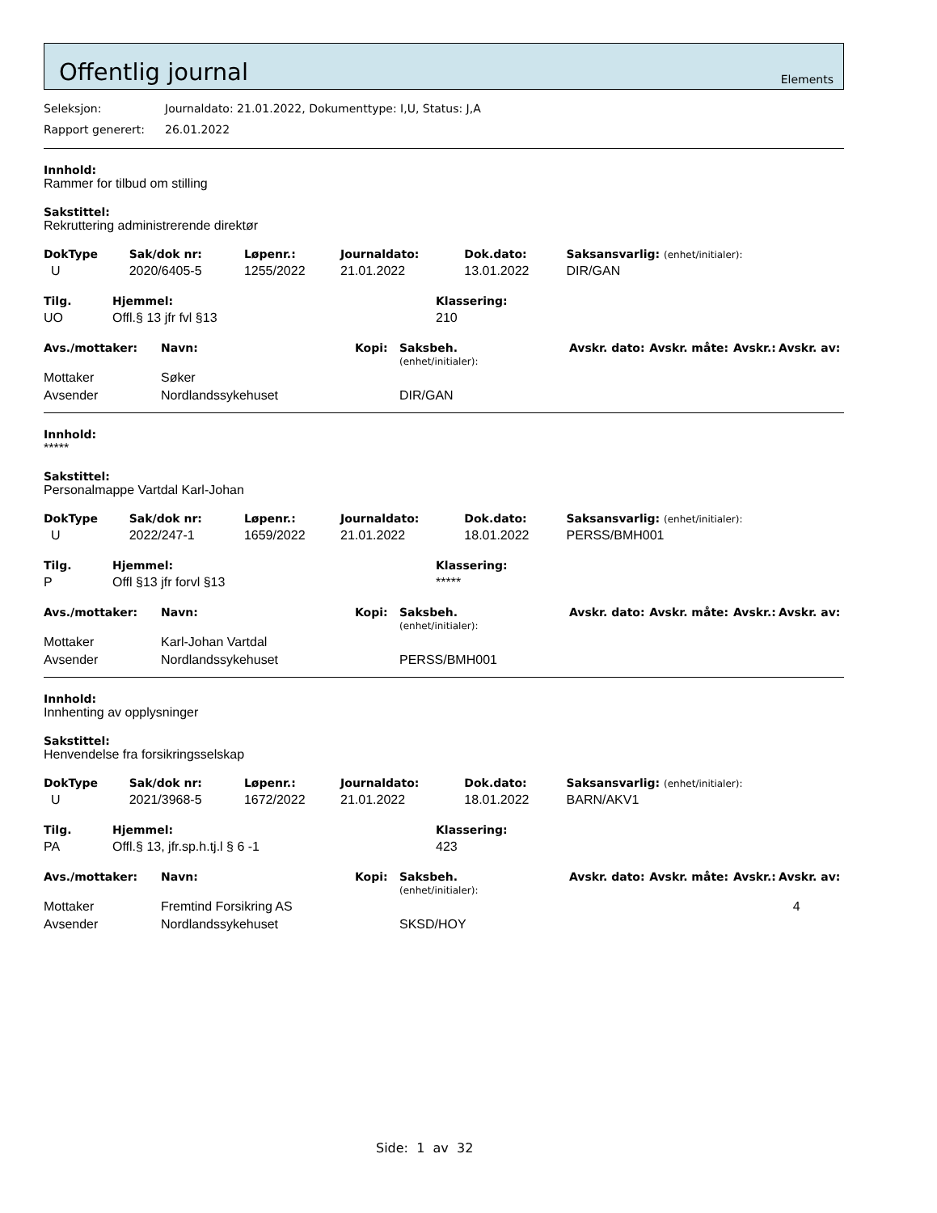Offentlig journal
Elements
Seleksjon: Journaldato: 21.01.2022, Dokumenttype: I,U, Status: J,A
Rapport generert: 26.01.2022
Innhold:
Rammer for tilbud om stilling
Sakstittel:
Rekruttering administrerende direktør
| DokType | Sak/dok nr: | Løpenr.: | Journaldato: | Dok.dato: | Saksansvarlig: (enhet/initialer): |
| --- | --- | --- | --- | --- | --- |
| U | 2020/6405-5 | 1255/2022 | 21.01.2022 | 13.01.2022 | DIR/GAN |
| Tilg. | Hjemmel: | Klassering: |
| --- | --- | --- |
| UO | Offl.§ 13 jfr fvl §13 | 210 |
| Avs./mottaker: | Navn: | Kopi: | Saksbeh. (enhet/initialer): | Avskr. dato: | Avskr. måte: | Avskr.: | Avskr. av: |
| --- | --- | --- | --- | --- | --- | --- | --- |
| Mottaker | Søker | | | | | | |
| Avsender | Nordlandssykehuset | | DIR/GAN | | | | |
Innhold:
*****
Sakstittel:
Personalmappe Vartdal Karl-Johan
| DokType | Sak/dok nr: | Løpenr.: | Journaldato: | Dok.dato: | Saksansvarlig: (enhet/initialer): |
| --- | --- | --- | --- | --- | --- |
| U | 2022/247-1 | 1659/2022 | 21.01.2022 | 18.01.2022 | PERSS/BMH001 |
| Tilg. | Hjemmel: | Klassering: |
| --- | --- | --- |
| P | Offl §13 jfr forvl §13 | ***** |
| Avs./mottaker: | Navn: | Kopi: | Saksbeh. (enhet/initialer): | Avskr. dato: | Avskr. måte: | Avskr.: | Avskr. av: |
| --- | --- | --- | --- | --- | --- | --- | --- |
| Mottaker | Karl-Johan Vartdal | | | | | | |
| Avsender | Nordlandssykehuset | | PERSS/BMH001 | | | | |
Innhold:
Innhenting av opplysninger
Sakstittel:
Henvendelse fra forsikringsselskap
| DokType | Sak/dok nr: | Løpenr.: | Journaldato: | Dok.dato: | Saksansvarlig: (enhet/initialer): |
| --- | --- | --- | --- | --- | --- |
| U | 2021/3968-5 | 1672/2022 | 21.01.2022 | 18.01.2022 | BARN/AKV1 |
| Tilg. | Hjemmel: | Klassering: |
| --- | --- | --- |
| PA | Offl.§ 13, jfr.sp.h.tj.l § 6 -1 | 423 |
| Avs./mottaker: | Navn: | Kopi: | Saksbeh. (enhet/initialer): | Avskr. dato: | Avskr. måte: | Avskr.: | Avskr. av: |
| --- | --- | --- | --- | --- | --- | --- | --- |
| Mottaker | Fremtind Forsikring AS | | | | | | 4 |
| Avsender | Nordlandssykehuset | | SKSD/HOY | | | | |
Side: 1 av 32